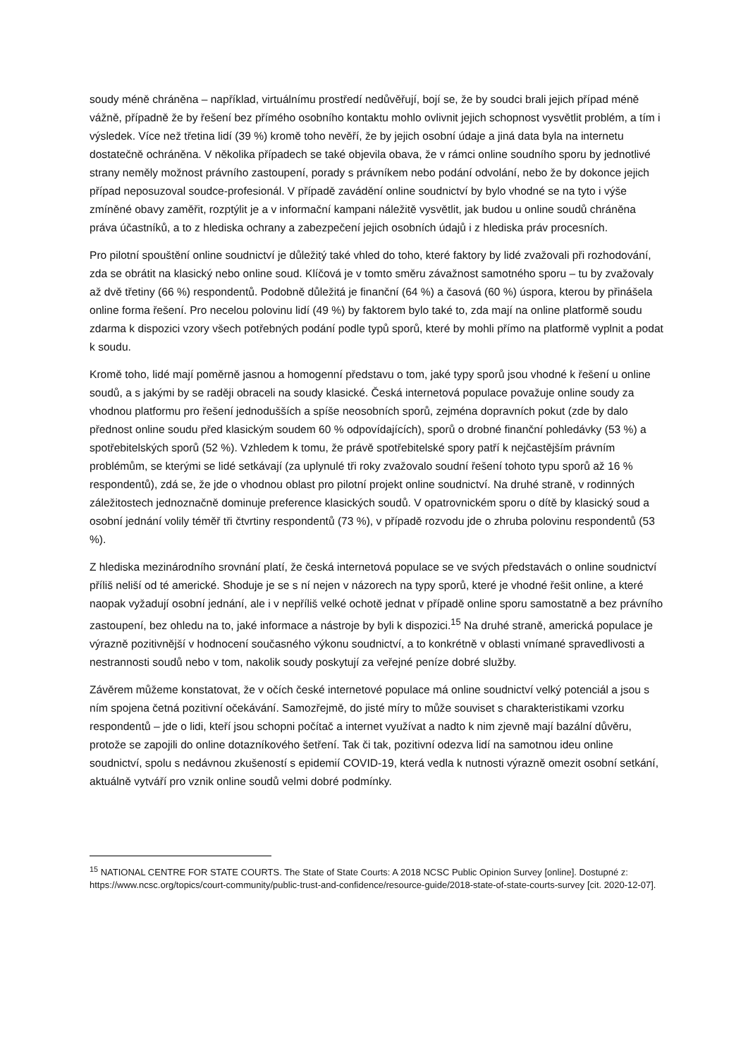soudy méně chráněna – například, virtuálnímu prostředí nedůvěřují, bojí se, že by soudci brali jejich případ méně vážně, případně že by řešení bez přímého osobního kontaktu mohlo ovlivnit jejich schopnost vysvětlit problém, a tím i výsledek. Více než třetina lidí (39 %) kromě toho nevěří, že by jejich osobní údaje a jiná data byla na internetu dostatečně ochráněna. V několika případech se také objevila obava, že v rámci online soudního sporu by jednotlivé strany neměly možnost právního zastoupení, porady s právníkem nebo podání odvolání, nebo že by dokonce jejich případ neposuzoval soudce-profesionál. V případě zavádění online soudnictví by bylo vhodné se na tyto i výše zmíněné obavy zaměřit, rozptýlit je a v informační kampani náležitě vysvětlit, jak budou u online soudů chráněna práva účastníků, a to z hlediska ochrany a zabezpečení jejich osobních údajů i z hlediska práv procesních.
Pro pilotní spouštění online soudnictví je důležitý také vhled do toho, které faktory by lidé zvažovali při rozhodování, zda se obrátit na klasický nebo online soud. Klíčová je v tomto směru závažnost samotného sporu – tu by zvažovaly až dvě třetiny (66 %) respondentů. Podobně důležitá je finanční (64 %) a časová (60 %) úspora, kterou by přinášela online forma řešení. Pro necelou polovinu lidí (49 %) by faktorem bylo také to, zda mají na online platformě soudu zdarma k dispozici vzory všech potřebných podání podle typů sporů, které by mohli přímo na platformě vyplnit a podat k soudu.
Kromě toho, lidé mají poměrně jasnou a homogenní představu o tom, jaké typy sporů jsou vhodné k řešení u online soudů, a s jakými by se raději obraceli na soudy klasické. Česká internetová populace považuje online soudy za vhodnou platformu pro řešení jednodušších a spíše neosobních sporů, zejména dopravních pokut (zde by dalo přednost online soudu před klasickým soudem 60 % odpovídajících), sporů o drobné finanční pohledávky (53 %) a spotřebitelských sporů (52 %). Vzhledem k tomu, že právě spotřebitelské spory patří k nejčastějším právním problémům, se kterými se lidé setkávají (za uplynulé tři roky zvažovalo soudní řešení tohoto typu sporů až 16 % respondentů), zdá se, že jde o vhodnou oblast pro pilotní projekt online soudnictví. Na druhé straně, v rodinných záležitostech jednoznačně dominuje preference klasických soudů. V opatrovnickém sporu o dítě by klasický soud a osobní jednání volily téměř tři čtvrtiny respondentů (73 %), v případě rozvodu jde o zhruba polovinu respondentů (53 %).
Z hlediska mezinárodního srovnání platí, že česká internetová populace se ve svých představách o online soudnictví příliš neliší od té americké. Shoduje je se s ní nejen v názorech na typy sporů, které je vhodné řešit online, a které naopak vyžadují osobní jednání, ale i v nepříliš velké ochotě jednat v případě online sporu samostatně a bez právního zastoupení, bez ohledu na to, jaké informace a nástroje by byli k dispozici.<sup>15</sup> Na druhé straně, americká populace je výrazně pozitivnější v hodnocení současného výkonu soudnictví, a to konkrétně v oblasti vnímané spravedlivosti a nestrannosti soudů nebo v tom, nakolik soudy poskytují za veřejné peníze dobré služby.
Závěrem můžeme konstatovat, že v očích české internetové populace má online soudnictví velký potenciál a jsou s ním spojena četná pozitivní očekávání. Samozřejmě, do jisté míry to může souviset s charakteristikami vzorku respondentů – jde o lidi, kteří jsou schopni počítač a internet využívat a nadto k nim zjevně mají bazální důvěru, protože se zapojili do online dotazníkového šetření. Tak či tak, pozitivní odezva lidí na samotnou ideu online soudnictví, spolu s nedávnou zkušeností s epidemií COVID-19, která vedla k nutnosti výrazně omezit osobní setkání, aktuálně vytváří pro vznik online soudů velmi dobré podmínky.
<sup>15</sup> NATIONAL CENTRE FOR STATE COURTS. The State of State Courts: A 2018 NCSC Public Opinion Survey [online]. Dostupné z: https://www.ncsc.org/topics/court-community/public-trust-and-confidence/resource-guide/2018-state-of-state-courts-survey [cit. 2020-12-07].